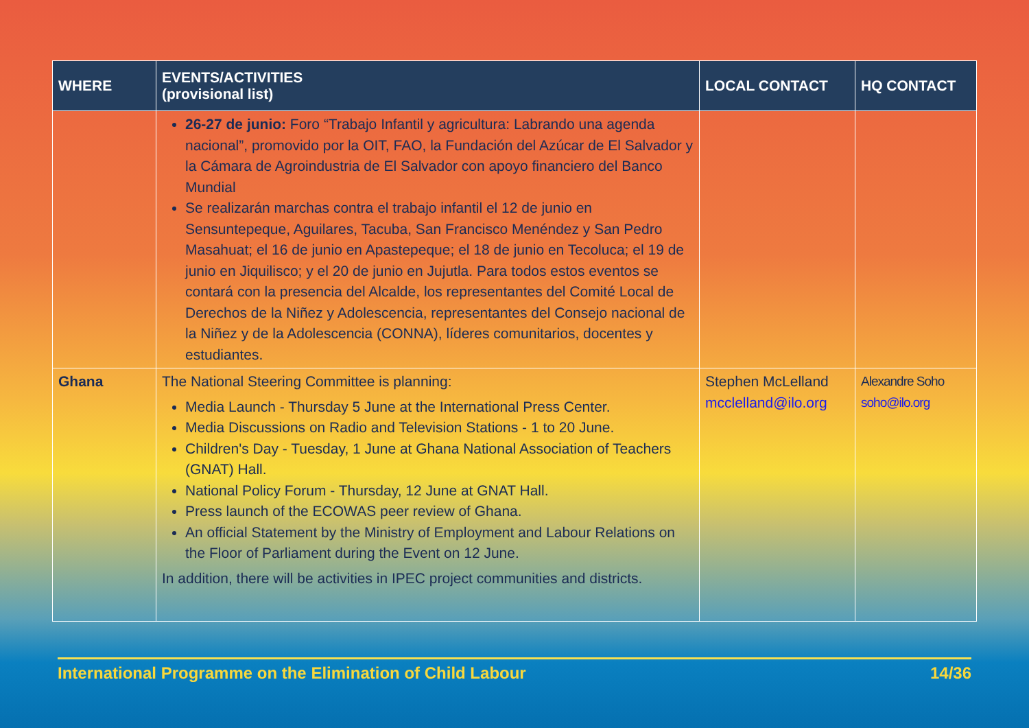| WHERE | EVENTS/ACTIVITIES (provisional list) | LOCAL CONTACT | HQ CONTACT |
| --- | --- | --- | --- |
| | 26-27 de junio: Foro “Trabajo Infantil y agricultura: Labrando una agenda nacional”, promovido por la OIT, FAO, la Fundación del Azúcar de El Salvador y la Cámara de Agroindustria de El Salvador con apoyo financiero del Banco Mundial Se realizarán marchas contra el trabajo infantil el 12 de junio en Sensuntepeque, Aguilares, Tacuba, San Francisco Menéndez y San Pedro Masahuat; el 16 de junio en Apastepeque; el 18 de junio en Tecoluca; el 19 de junio en Jiquilisco; y el 20 de junio en Jujutla. Para todos estos eventos se contará con la presencia del Alcalde, los representantes del Comité Local de Derechos de la Niñez y Adolescencia, representantes del Consejo nacional de la Niñez y de la Adolescencia (CONNA), líderes comunitarios, docentes y estudiantes. | | |
| Ghana | The National Steering Committee is planning: Media Launch - Thursday 5 June at the International Press Center. Media Discussions on Radio and Television Stations - 1 to 20 June. Children's Day - Tuesday, 1 June at Ghana National Association of Teachers (GNAT) Hall. National Policy Forum - Thursday, 12 June at GNAT Hall. Press launch of the ECOWAS peer review of Ghana. An official Statement by the Ministry of Employment and Labour Relations on the Floor of Parliament during the Event on 12 June. In addition, there will be activities in IPEC project communities and districts. | Stephen McLelland mcclelland@ilo.org | Alexandre Soho soho@ilo.org |
International Programme on the Elimination of Child Labour 14/36